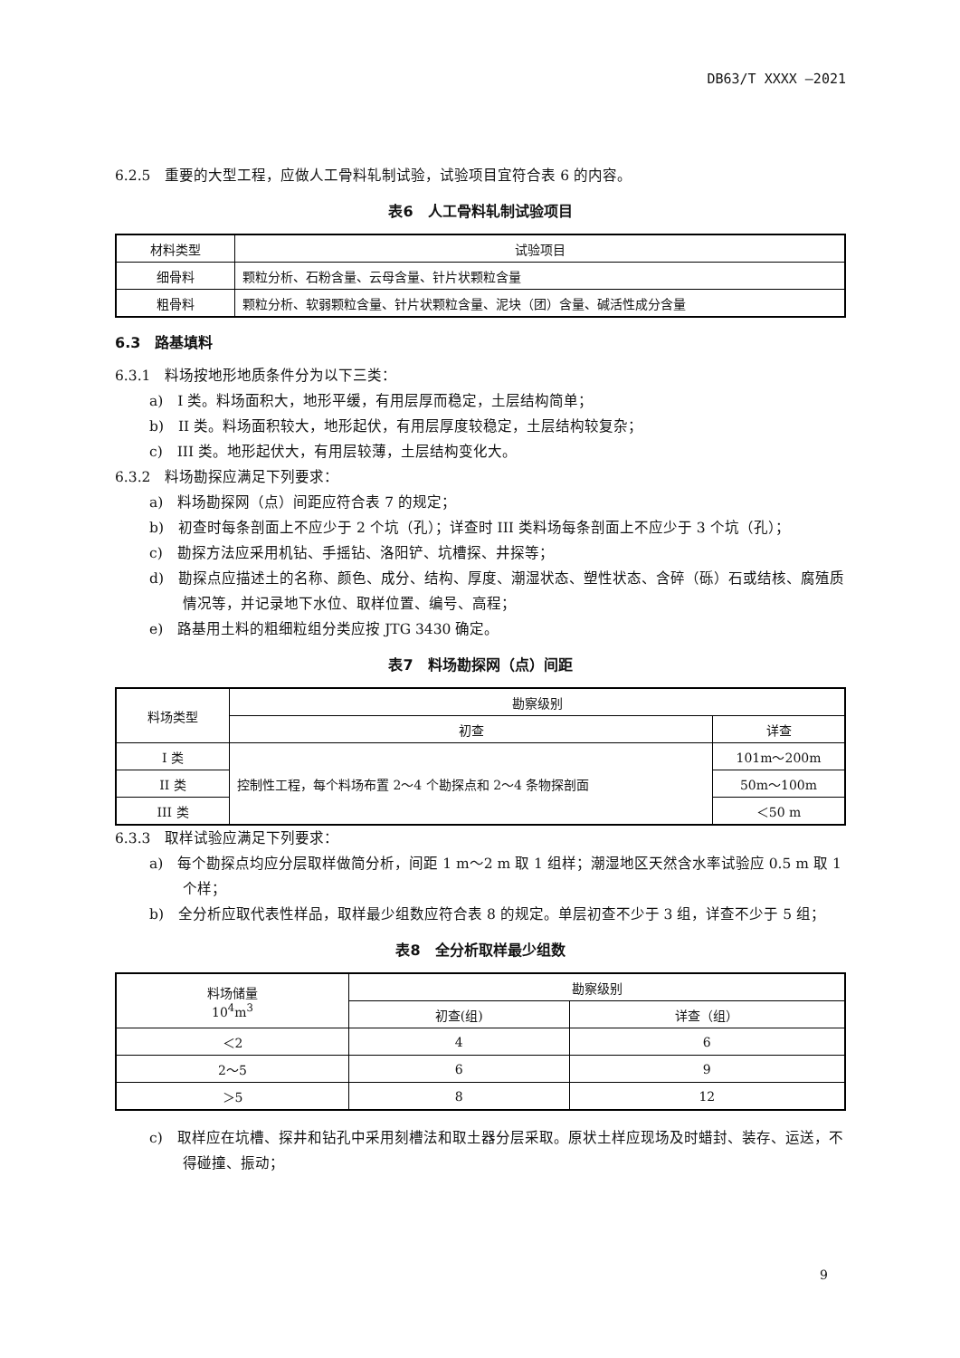DB63/T XXXX —2021
6.2.5　重要的大型工程，应做人工骨料轧制试验，试验项目宜符合表 6 的内容。
表6　人工骨料轧制试验项目
| 材料类型 | 试验项目 |
| --- | --- |
| 细骨料 | 颗粒分析、石粉含量、云母含量、针片状颗粒含量 |
| 粗骨料 | 颗粒分析、软弱颗粒含量、针片状颗粒含量、泥块（团）含量、碱活性成分含量 |
6.3　路基填料
6.3.1　料场按地形地质条件分为以下三类：
a)　I 类。料场面积大，地形平缓，有用层厚而稳定，土层结构简单；
b)　II 类。料场面积较大，地形起伏，有用层厚度较稳定，土层结构较复杂；
c)　III 类。地形起伏大，有用层较薄，土层结构变化大。
6.3.2　料场勘探应满足下列要求：
a)　料场勘探网（点）间距应符合表 7 的规定；
b)　初查时每条剖面上不应少于 2 个坑（孔）；详查时 III 类料场每条剖面上不应少于 3 个坑（孔）；
c)　勘探方法应采用机钻、手摇钻、洛阳铲、坑槽探、井探等；
d)　勘探点应描述土的名称、颜色、成分、结构、厚度、潮湿状态、塑性状态、含碎（砾）石或结核、腐殖质情况等，并记录地下水位、取样位置、编号、高程；
e)　路基用土料的粗细粒组分类应按 JTG 3430 确定。
表7　料场勘探网（点）间距
| 料场类型 | 勘察级别 | |
| --- | --- | --- |
| | 初查 | 详查 |
| I 类 | 控制性工程，每个料场布置 2～4 个勘探点和 2～4 条物探剖面 | 101m～200m |
| II 类 | | 50m～100m |
| III 类 | | ＜50 m |
6.3.3　取样试验应满足下列要求：
a)　每个勘探点均应分层取样做简分析，间距 1 m～2 m 取 1 组样；潮湿地区天然含水率试验应 0.5 m 取 1 个样；
b)　全分析应取代表性样品，取样最少组数应符合表 8 的规定。单层初查不少于 3 组，详查不少于 5 组；
表8　全分析取样最少组数
| 料场储量 10<sup>4</sup>m<sup>3</sup> | 勘察级别 | |
| --- | --- | --- |
| | 初查(组) | 详查（组） |
| ＜2 | 4 | 6 |
| 2～5 | 6 | 9 |
| ＞5 | 8 | 12 |
c)　取样应在坑槽、探井和钻孔中采用刻槽法和取土器分层采取。原状土样应现场及时蜡封、装存、运送，不得碰撞、振动；
9